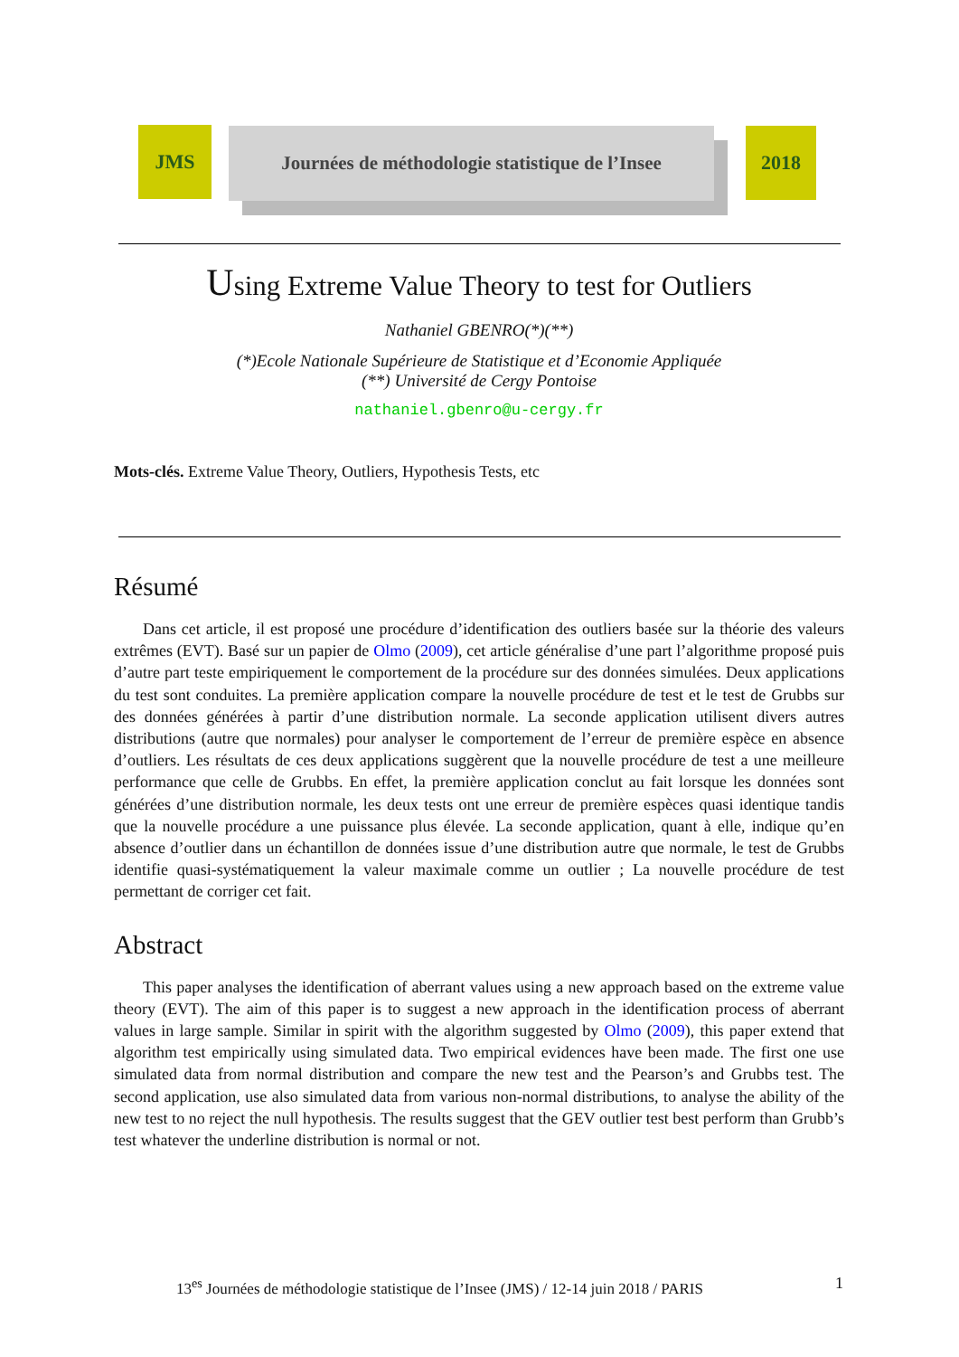JMS
Journées de méthodologie statistique de l’Insee
2018
Using Extreme Value Theory to test for Outliers
Nathaniel GBENRO(*)(**)
(*)Ecole Nationale Supérieure de Statistique et d’Economie Appliquée
(**) Université de Cergy Pontoise
nathaniel.gbenro@u-cergy.fr
Mots-clés. Extreme Value Theory, Outliers, Hypothesis Tests, etc
Résumé
Dans cet article, il est proposé une procédure d’identification des outliers basée sur la théorie des valeurs extrêmes (EVT). Basé sur un papier de Olmo (2009), cet article généralise d’une part l’algorithme proposé puis d’autre part teste empiriquement le comportement de la procédure sur des données simulées. Deux applications du test sont conduites. La première application compare la nouvelle procédure de test et le test de Grubbs sur des données générées à partir d’une distribution normale. La seconde application utilisent divers autres distributions (autre que normales) pour analyser le comportement de l’erreur de première espèce en absence d’outliers. Les résultats de ces deux applications suggèrent que la nouvelle procédure de test a une meilleure performance que celle de Grubbs. En effet, la première application conclut au fait lorsque les données sont générées d’une distribution normale, les deux tests ont une erreur de première espèces quasi identique tandis que la nouvelle procédure a une puissance plus élevée. La seconde application, quant à elle, indique qu’en absence d’outlier dans un échantillon de données issue d’une distribution autre que normale, le test de Grubbs identifie quasi-systématiquement la valeur maximale comme un outlier ; La nouvelle procédure de test permettant de corriger cet fait.
Abstract
This paper analyses the identification of aberrant values using a new approach based on the extreme value theory (EVT). The aim of this paper is to suggest a new approach in the identification process of aberrant values in large sample. Similar in spirit with the algorithm suggested by Olmo (2009), this paper extend that algorithm test empirically using simulated data. Two empirical evidences have been made. The first one use simulated data from normal distribution and compare the new test and the Pearson’s and Grubbs test. The second application, use also simulated data from various non-normal distributions, to analyse the ability of the new test to no reject the null hypothesis. The results suggest that the GEV outlier test best perform than Grubb’s test whatever the underline distribution is normal or not.
13<sup>es</sup> Journées de méthodologie statistique de l’Insee (JMS) / 12-14 juin 2018 / PARIS
1